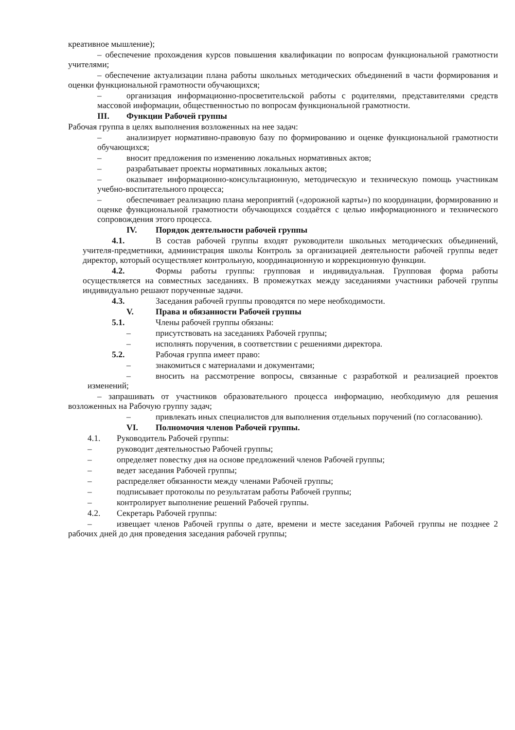креативное мышление);
– обеспечение прохождения курсов повышения квалификации по вопросам функциональной грамотности учителями;
– обеспечение актуализации плана работы школьных методических объединений в части формирования и оценки функциональной грамотности обучающихся;
– организация информационно-просветительской работы с родителями, представителями средств массовой информации, общественностью по вопросам функциональной грамотности.
III. Функции Рабочей группы
Рабочая группа в целях выполнения возложенных на нее задач:
– анализирует нормативно-правовую базу по формированию и оценке функциональной грамотности обучающихся;
– вносит предложения по изменению локальных нормативных актов;
– разрабатывает проекты нормативных локальных актов;
– оказывает информационно-консультационную, методическую и техническую помощь участникам учебно-воспитательного процесса;
– обеспечивает реализацию плана мероприятий («дорожной карты») по координации, формированию и оценке функциональной грамотности обучающихся создаётся с целью информационного и технического сопровождения этого процесса.
IV. Порядок деятельности рабочей группы
4.1. В состав рабочей группы входят руководители школьных методических объединений, учителя-предметники, администрация школы Контроль за организацией деятельности рабочей группы ведет директор, который осуществляет контрольную, координационную и коррекционную функции.
4.2. Формы работы группы: групповая и индивидуальная. Групповая форма работы осуществляется на совместных заседаниях. В промежутках между заседаниями участники рабочей группы индивидуально решают порученные задачи.
4.3. Заседания рабочей группы проводятся по мере необходимости.
V. Права и обязанности Рабочей группы
5.1. Члены рабочей группы обязаны:
– присутствовать на заседаниях Рабочей группы;
– исполнять поручения, в соответствии с решениями директора.
5.2. Рабочая группа имеет право:
– знакомиться с материалами и документами;
– вносить на рассмотрение вопросы, связанные с разработкой и реализацией проектов изменений;
– запрашивать от участников образовательного процесса информацию, необходимую для решения возложенных на Рабочую группу задач;
– привлекать иных специалистов для выполнения отдельных поручений (по согласованию).
VI. Полномочия членов Рабочей группы.
4.1. Руководитель Рабочей группы:
– руководит деятельностью Рабочей группы;
– определяет повестку дня на основе предложений членов Рабочей группы;
– ведет заседания Рабочей группы;
– распределяет обязанности между членами Рабочей группы;
– подписывает протоколы по результатам работы Рабочей группы;
– контролирует выполнение решений Рабочей группы.
4.2. Секретарь Рабочей группы:
– извещает членов Рабочей группы о дате, времени и месте заседания Рабочей группы не позднее 2 рабочих дней до дня проведения заседания рабочей группы;